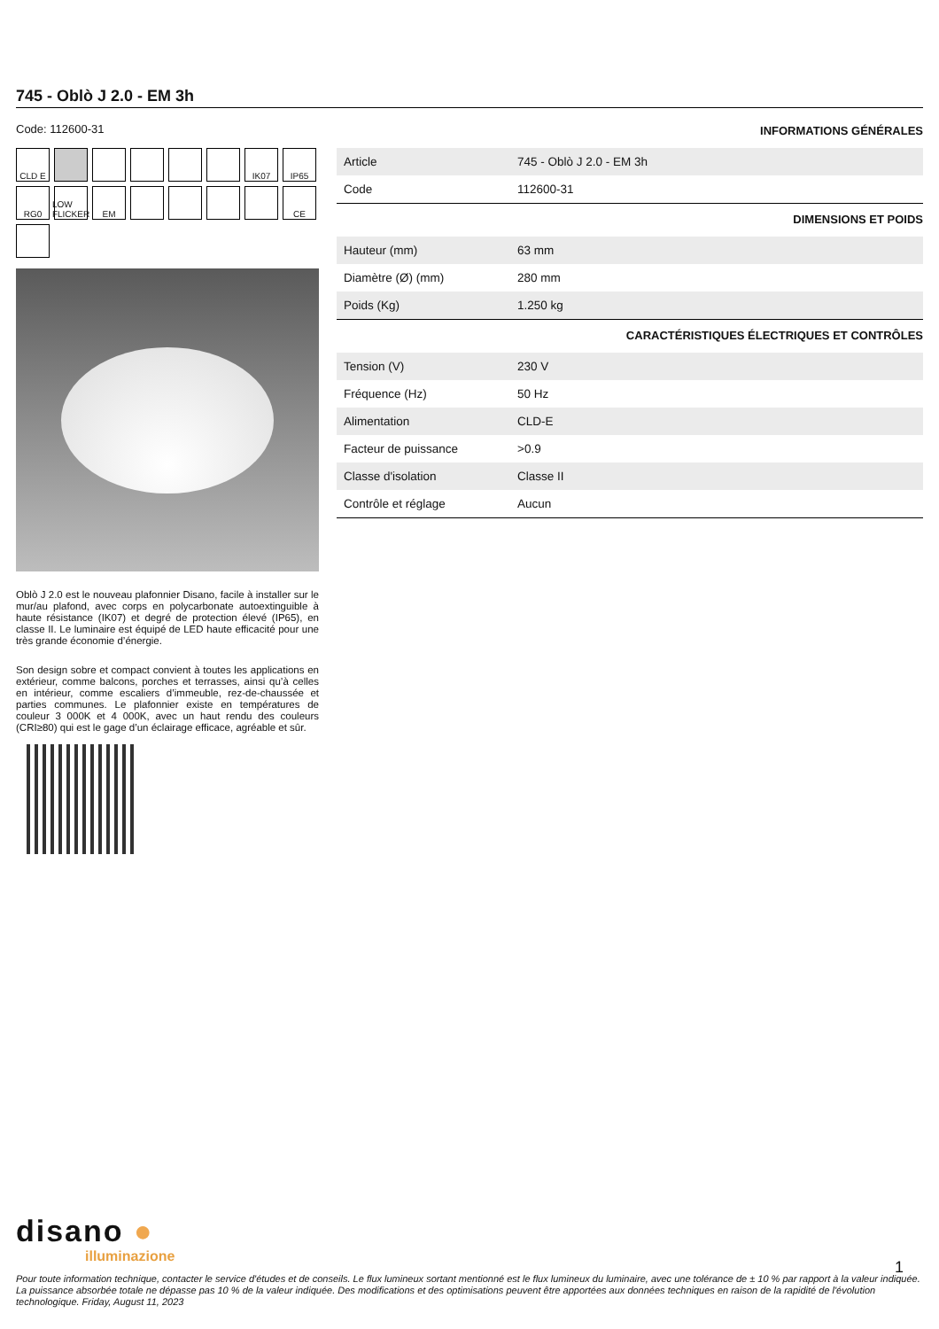745 - Oblò J 2.0 - EM 3h
Code: 112600-31
CLD E
IK07
IP65
RG0
LOW FLICKER
EM
CE
Oblò J 2.0 est le nouveau plafonnier Disano, facile à installer sur le mur/au plafond, avec corps en polycarbonate autoextinguible à haute résistance (IK07) et degré de protection élevé (IP65), en classe II. Le luminaire est équipé de LED haute efficacité pour une très grande économie d’énergie.
Son design sobre et compact convient à toutes les applications en extérieur, comme balcons, porches et terrasses, ainsi qu’à celles en intérieur, comme escaliers d’immeuble, rez-de-chaussée et parties communes. Le plafonnier existe en températures de couleur 3 000K et 4 000K, avec un haut rendu des couleurs (CRI≥80) qui est le gage d’un éclairage efficace, agréable et sûr.
INFORMATIONS GÉNÉRALES
| Article | 745 - Oblò J 2.0 - EM 3h |
| Code | 112600-31 |
DIMENSIONS ET POIDS
| Hauteur (mm) | 63 mm |
| Diamètre (Ø) (mm) | 280 mm |
| Poids (Kg) | 1.250 kg |
CARACTÉRISTIQUES ÉLECTRIQUES ET CONTRÔLES
| Tension (V) | 230 V |
| Fréquence (Hz) | 50 Hz |
| Alimentation | CLD-E |
| Facteur de puissance | >0.9 |
| Classe d'isolation | Classe II |
| Contrôle et réglage | Aucun |
disano ●
illuminazione
1
Pour toute information technique, contacter le service d'études et de conseils. Le flux lumineux sortant mentionné est le flux lumineux du luminaire, avec une tolérance de ± 10 % par rapport à la valeur indiquée. La puissance absorbée totale ne dépasse pas 10 % de la valeur indiquée. Des modifications et des optimisations peuvent être apportées aux données techniques en raison de la rapidité de l'évolution technologique. Friday, August 11, 2023